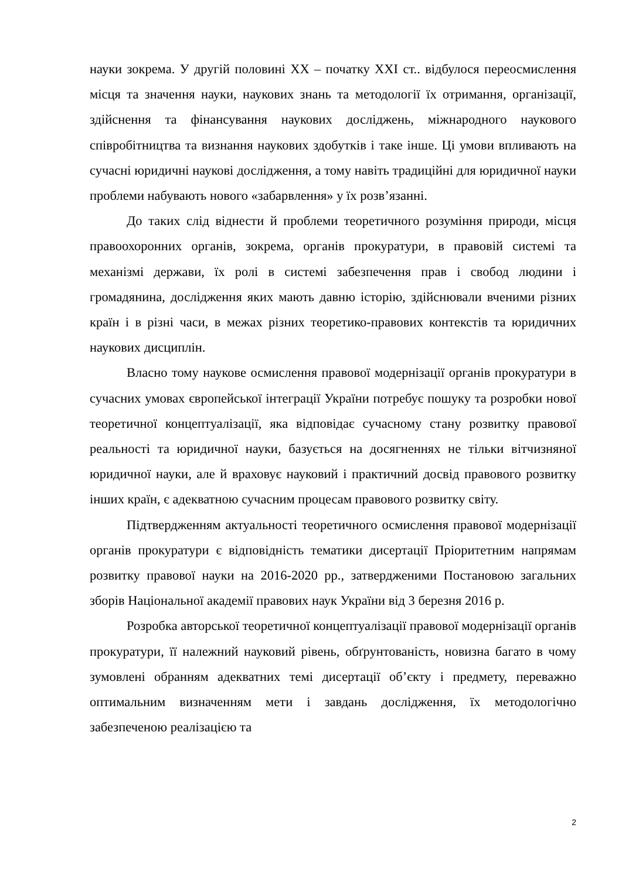науки зокрема. У другій половині XX – початку XXI ст.. відбулося переосмислення місця та значення науки, наукових знань та методології їх отримання, організації, здійснення та фінансування наукових досліджень, міжнародного наукового співробітництва та визнання наукових здобутків і таке інше. Ці умови впливають на сучасні юридичні наукові дослідження, а тому навіть традиційні для юридичної науки проблеми набувають нового «забарвлення» у їх розв’язанні.
До таких слід віднести й проблеми теоретичного розуміння природи, місця правоохоронних органів, зокрема, органів прокуратури, в правовій системі та механізмі держави, їх ролі в системі забезпечення прав і свобод людини і громадянина, дослідження яких мають давню історію, здійснювали вченими різних країн і в різні часи, в межах різних теоретико-правових контекстів та юридичних наукових дисциплін.
Власно тому наукове осмислення правової модернізації органів прокуратури в сучасних умовах європейської інтеграції України потребує пошуку та розробки нової теоретичної концептуалізації, яка відповідає сучасному стану розвитку правової реальності та юридичної науки, базується на досягненнях не тільки вітчизняної юридичної науки, але й враховує науковий і практичний досвід правового розвитку інших країн, є адекватною сучасним процесам правового розвитку світу.
Підтвердженням актуальності теоретичного осмислення правової модернізації органів прокуратури є відповідність тематики дисертації Пріоритетним напрямам розвитку правової науки на 2016-2020 рр., затвердженими Постановою загальних зборів Національної академії правових наук України від 3 березня 2016 р.
Розробка авторської теоретичної концептуалізації правової модернізації органів прокуратури, її належний науковий рівень, обґрунтованість, новизна багато в чому зумовлені обранням адекватних темі дисертації об’єкту і предмету, переважно оптимальним визначенням мети і завдань дослідження, їх методологічно забезпеченою реалізацією та
2